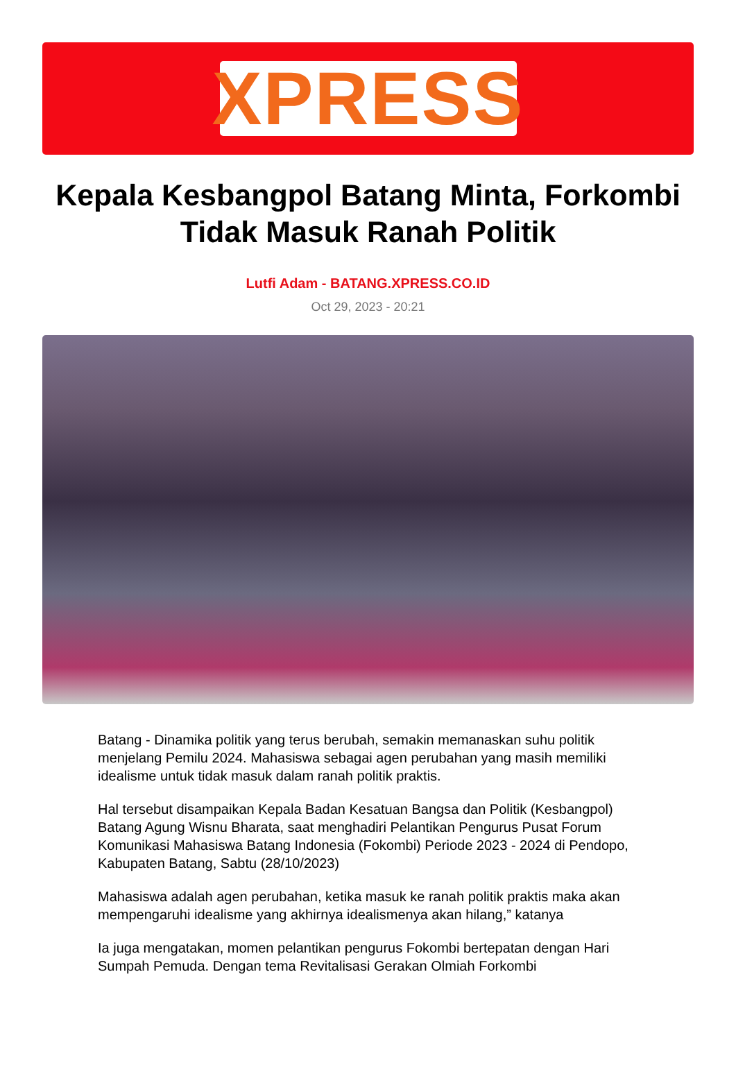XPRESS
Kepala Kesbangpol Batang Minta, Forkombi Tidak Masuk Ranah Politik
Lutfi Adam - BATANG.XPRESS.CO.ID
Oct 29, 2023 - 20:21
Batang - Dinamika politik yang terus berubah, semakin memanaskan suhu politik menjelang Pemilu 2024. Mahasiswa sebagai agen perubahan yang masih memiliki idealisme untuk tidak masuk dalam ranah politik praktis.
Hal tersebut disampaikan Kepala Badan Kesatuan Bangsa dan Politik (Kesbangpol) Batang Agung Wisnu Bharata, saat menghadiri Pelantikan Pengurus Pusat Forum Komunikasi Mahasiswa Batang Indonesia (Fokombi) Periode 2023 - 2024 di Pendopo, Kabupaten Batang, Sabtu (28/10/2023)
Mahasiswa adalah agen perubahan, ketika masuk ke ranah politik praktis maka akan mempengaruhi idealisme yang akhirnya idealismenya akan hilang,” katanya
Ia juga mengatakan, momen pelantikan pengurus Fokombi bertepatan dengan Hari Sumpah Pemuda. Dengan tema Revitalisasi Gerakan Olmiah Forkombi